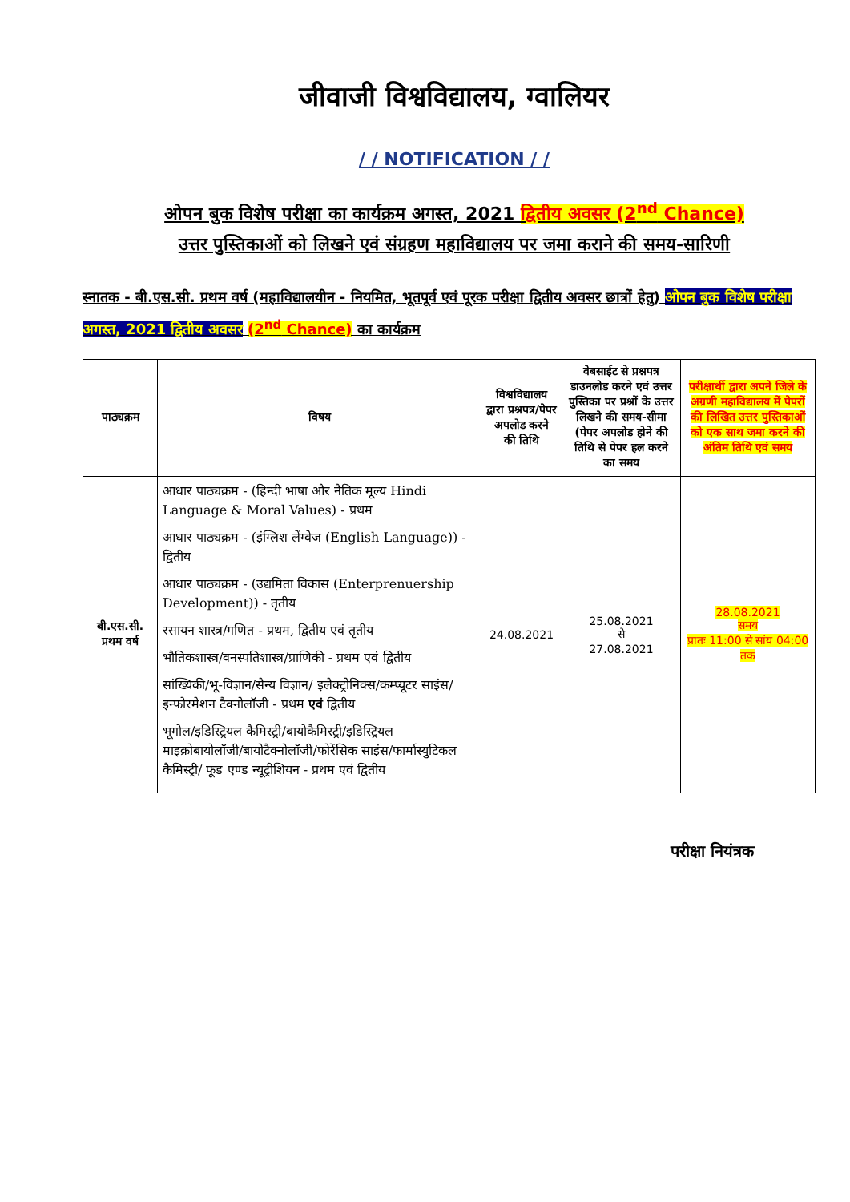जीवाजी विश्वविद्यालय, ग्वालियर
/ / NOTIFICATION / /
ओपन बुक विशेष परीक्षा का कार्यक्रम अगस्त, 2021 द्वितीय अवसर (2<sup>nd</sup> Chance)
उत्तर पुस्तिकाओं को लिखने एवं संग्रहण महाविद्यालय पर जमा कराने की समय-सारिणी
स्नातक - बी.एस.सी. प्रथम वर्ष (महाविद्यालयीन - नियमित, भूतपूर्व एवं पूरक परीक्षा द्वितीय अवसर छात्रों हेतु) ओपन बुक विशेष परीक्षा अगस्त, 2021 द्वितीय अवसर (2<sup>nd</sup> Chance) का कार्यक्रम
| पाठ्यक्रम | विषय | विश्वविद्यालय द्वारा प्रश्नपत्र/पेपर अपलोड करने की तिथि | वेबसाईट से प्रश्नपत्र डाउनलोड करने एवं उत्तर पुस्तिका पर प्रश्नों के उत्तर लिखने की समय-सीमा (पेपर अपलोड होने की तिथि से पेपर हल करने का समय | परीक्षार्थी द्वारा अपने जिले के अग्रणी महाविद्यालय में पेपरों की लिखित उत्तर पुस्तिकाओं को एक साथ जमा करने की अंतिम तिथि एवं समय |
| --- | --- | --- | --- | --- |
| बी.एस.सी. प्रथम वर्ष | आधार पाठ्यक्रम - (हिन्दी भाषा और नैतिक मूल्य Hindi Language & Moral Values) - प्रथम आधार पाठ्यक्रम - (इंग्लिश लेंग्वेज (English Language)) - द्वितीय आधार पाठ्यक्रम - (उद्यमिता विकास (Enterprenuership Development)) - तृतीय रसायन शास्त्र/गणित - प्रथम, द्वितीय एवं तृतीय भौतिकशास्त्र/वनस्पतिशास्त्र/प्राणिकी - प्रथम एवं द्वितीय सांख्यिकी/भू-विज्ञान/सैन्य विज्ञान/ इलैक्ट्रोनिक्स/कम्प्यूटर साइंस/इन्फोरमेशन टैक्नोलॉजी - प्रथम एवं द्वितीय भूगोल/इडिस्ट्रियल कैमिस्ट्री/बायोकैमिस्ट्री/इडिस्ट्रियल माइक्रोबायोलॉजी/बायोटैक्नोलॉजी/फोरेंसिक साइंस/फार्मास्युटिकल कैमिस्ट्री/ फूड एण्ड न्यूट्रीशियन - प्रथम एवं द्वितीय | 24.08.2021 | 25.08.2021 से 27.08.2021 | 28.08.2021 समय प्रातः 11:00 से सांय 04:00 तक |
परीक्षा नियंत्रक